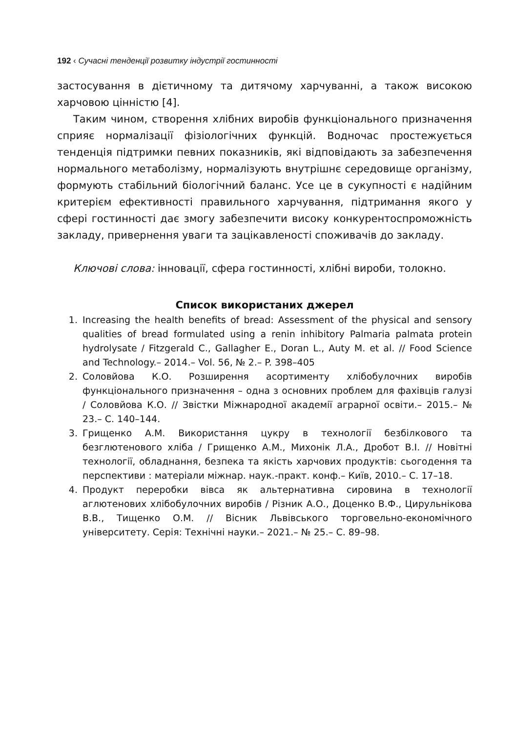192 ‹ Сучасні тенденції розвитку індустрії гостинності
застосування в дієтичному та дитячому харчуванні, а також високою харчовою цінністю [4].
Таким чином, створення хлібних виробів функціонального призначення сприяє нормалізації фізіологічних функцій. Водночас простежується тенденція підтримки певних показників, які відповідають за забезпечення нормального метаболізму, нормалізують внутрішнє середовище організму, формують стабільний біологічний баланс. Усе це в сукупності є надійним критерієм ефективності правильного харчування, підтримання якого у сфері гостинності дає змогу забезпечити високу конкурентоспроможність закладу, привернення уваги та зацікавленості споживачів до закладу.
Ключові слова: інновації, сфера гостинності, хлібні вироби, толокно.
Список використаних джерел
1. Increasing the health benefits of bread: Assessment of the physical and sensory qualities of bread formulated using a renin inhibitory Palmaria palmata protein hydrolysate / Fitzgerald C., Gallagher E., Doran L., Auty M. et al. // Food Science and Technology.– 2014.– Vol. 56, № 2.– P. 398–405
2. Соловйова К.О. Розширення асортименту хлібобулочних виробів функціонального призначення – одна з основних проблем для фахівців галузі / Соловйова К.О. // Звістки Міжнародної академії аграрної освіти.– 2015.– № 23.– С. 140–144.
3. Грищенко А.М. Використання цукру в технології безбілкового та безглютенового хліба / Грищенко А.М., Михонік Л.А., Дробот В.І. // Новітні технології, обладнання, безпека та якість харчових продуктів: сьогодення та перспективи : матеріали міжнар. наук.-практ. конф.– Київ, 2010.– С. 17–18.
4. Продукт переробки вівса як альтернативна сировина в технології аглютенових хлібобулочних виробів / Різник А.О., Доценко В.Ф., Цирульнікова В.В., Тищенко О.М. // Вісник Львівського торговельно-економічного університету. Серія: Технічні науки.– 2021.– № 25.– С. 89–98.